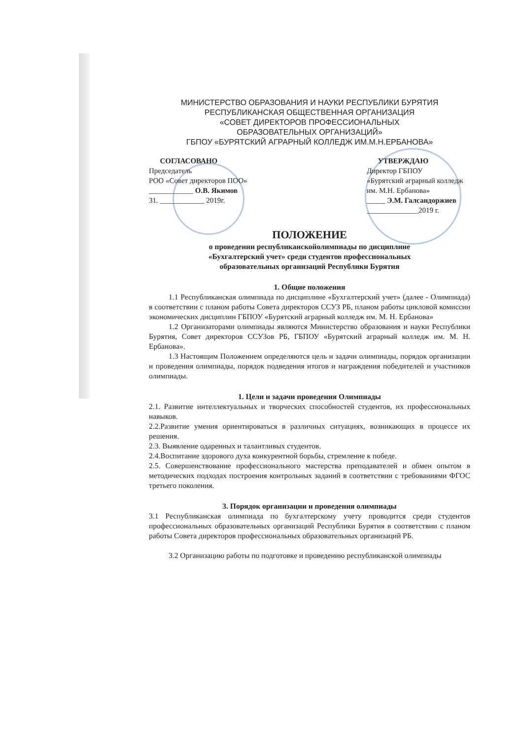МИНИСТЕРСТВО ОБРАЗОВАНИЯ И НАУКИ РЕСПУБЛИКИ БУРЯТИЯ
РЕСПУБЛИКАНСКАЯ ОБЩЕСТВЕННАЯ ОРГАНИЗАЦИЯ
«СОВЕТ ДИРЕКТОРОВ ПРОФЕССИОНАЛЬНЫХ
ОБРАЗОВАТЕЛЬНЫХ ОРГАНИЗАЦИЙ»
ГБПОУ «БУРЯТСКИЙ АГРАРНЫЙ КОЛЛЕДЖ ИМ.М.Н.ЕРБАНОВА»
СОГЛАСОВАНО
Председатель
РОО «Совет директоров ПОО»
____________ О.В. Якимов
31. ____________ 2019г.
УТВЕРЖДАЮ
Директор ГБПОУ
«Бурятский аграрный колледж им. М.Н. Ербанова»
_____ Э.М. Галсандоржиев
______________2019 г.
ПОЛОЖЕНИЕ
о проведении республиканскойолимпиады по дисциплине
«Бухгалтерский учет» среди студентов профессиональных
образовательных организаций Республики Бурятия
1. Общие положения
1.1 Республиканская олимпиада по дисциплине «Бухгалтерский учет» (далее - Олимпиада) в соответствии с планом работы Совета директоров ССУЗ РБ, планом работы цикловой комиссии экономических дисциплин ГБПОУ «Бурятский аграрный колледж им. М. Н. Ербанова»
1.2 Организаторами олимпиады являются Министерство образования и науки Республики Бурятия, Совет директоров ССУЗов РБ, ГБПОУ «Бурятский аграрный колледж им. М. Н. Ербанова».
1.3 Настоящим Положением определяются цель и задачи олимпиады, порядок организации и проведения олимпиады, порядок подведения итогов и награждения победителей и участников олимпиады.
1. Цели и задачи проведения Олимпиады
2.1. Развитие интеллектуальных и творческих способностей студентов, их профессиональных навыков.
2.2.Развитие умения ориентироваться в различных ситуациях, возникающих в процессе их решения.
2.3. Выявление одаренных и талантливых студентов.
2.4.Воспитание здорового духа конкурентной борьбы, стремление к победе.
2.5. Совершенствование профессионального мастерства преподавателей и обмен опытом в методических подходах построения контрольных заданий в соответствии с требованиями ФГОС третьего поколения.
3. Порядок организации и проведения олимпиады
3.1 Республиканская олимпиада по бухгалтерскому учету проводится среди студентов профессиональных образовательных организаций Республики Бурятия в соответствии с планом работы Совета директоров профессиональных образовательных организаций РБ.
3.2 Организацию работы по подготовке и проведению республиканской олимпиады